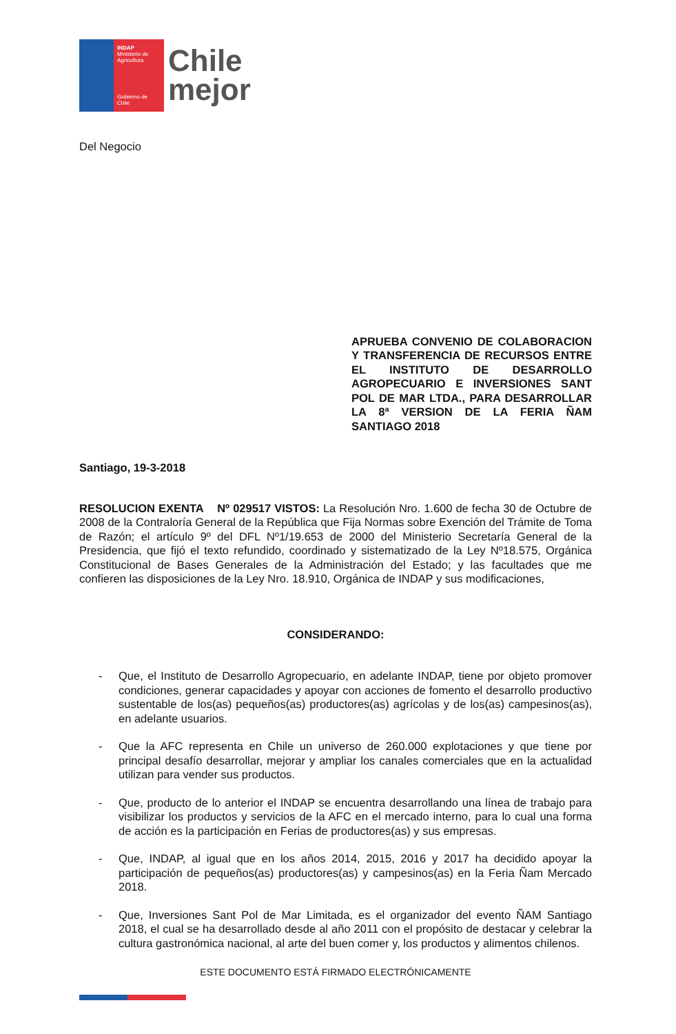INDAP
Ministerio de Agricultura
Gobierno de Chile
Chile
mejor
Del Negocio
APRUEBA CONVENIO DE COLABORACION Y TRANSFERENCIA DE RECURSOS ENTRE EL INSTITUTO DE DESARROLLO AGROPECUARIO E INVERSIONES SANT POL DE MAR LTDA., PARA DESARROLLAR LA 8ª VERSION DE LA FERIA ÑAM SANTIAGO 2018
Santiago, 19-3-2018
RESOLUCION EXENTA Nº 029517 VISTOS: La Resolución Nro. 1.600 de fecha 30 de Octubre de 2008 de la Contraloría General de la República que Fija Normas sobre Exención del Trámite de Toma de Razón; el artículo 9º del DFL Nº1/19.653 de 2000 del Ministerio Secretaría General de la Presidencia, que fijó el texto refundido, coordinado y sistematizado de la Ley Nº18.575, Orgánica Constitucional de Bases Generales de la Administración del Estado; y las facultades que me confieren las disposiciones de la Ley Nro. 18.910, Orgánica de INDAP y sus modificaciones,
CONSIDERANDO:
- Que, el Instituto de Desarrollo Agropecuario, en adelante INDAP, tiene por objeto promover condiciones, generar capacidades y apoyar con acciones de fomento el desarrollo productivo sustentable de los(as) pequeños(as) productores(as) agrícolas y de los(as) campesinos(as), en adelante usuarios.
- Que la AFC representa en Chile un universo de 260.000 explotaciones y que tiene por principal desafío desarrollar, mejorar y ampliar los canales comerciales que en la actualidad utilizan para vender sus productos.
- Que, producto de lo anterior el INDAP se encuentra desarrollando una línea de trabajo para visibilizar los productos y servicios de la AFC en el mercado interno, para lo cual una forma de acción es la participación en Ferias de productores(as) y sus empresas.
- Que, INDAP, al igual que en los años 2014, 2015, 2016 y 2017 ha decidido apoyar la participación de pequeños(as) productores(as) y campesinos(as) en la Feria Ñam Mercado 2018.
- Que, Inversiones Sant Pol de Mar Limitada, es el organizador del evento ÑAM Santiago 2018, el cual se ha desarrollado desde al año 2011 con el propósito de destacar y celebrar la cultura gastronómica nacional, al arte del buen comer y, los productos y alimentos chilenos.
ESTE DOCUMENTO ESTÁ FIRMADO ELECTRÓNICAMENTE